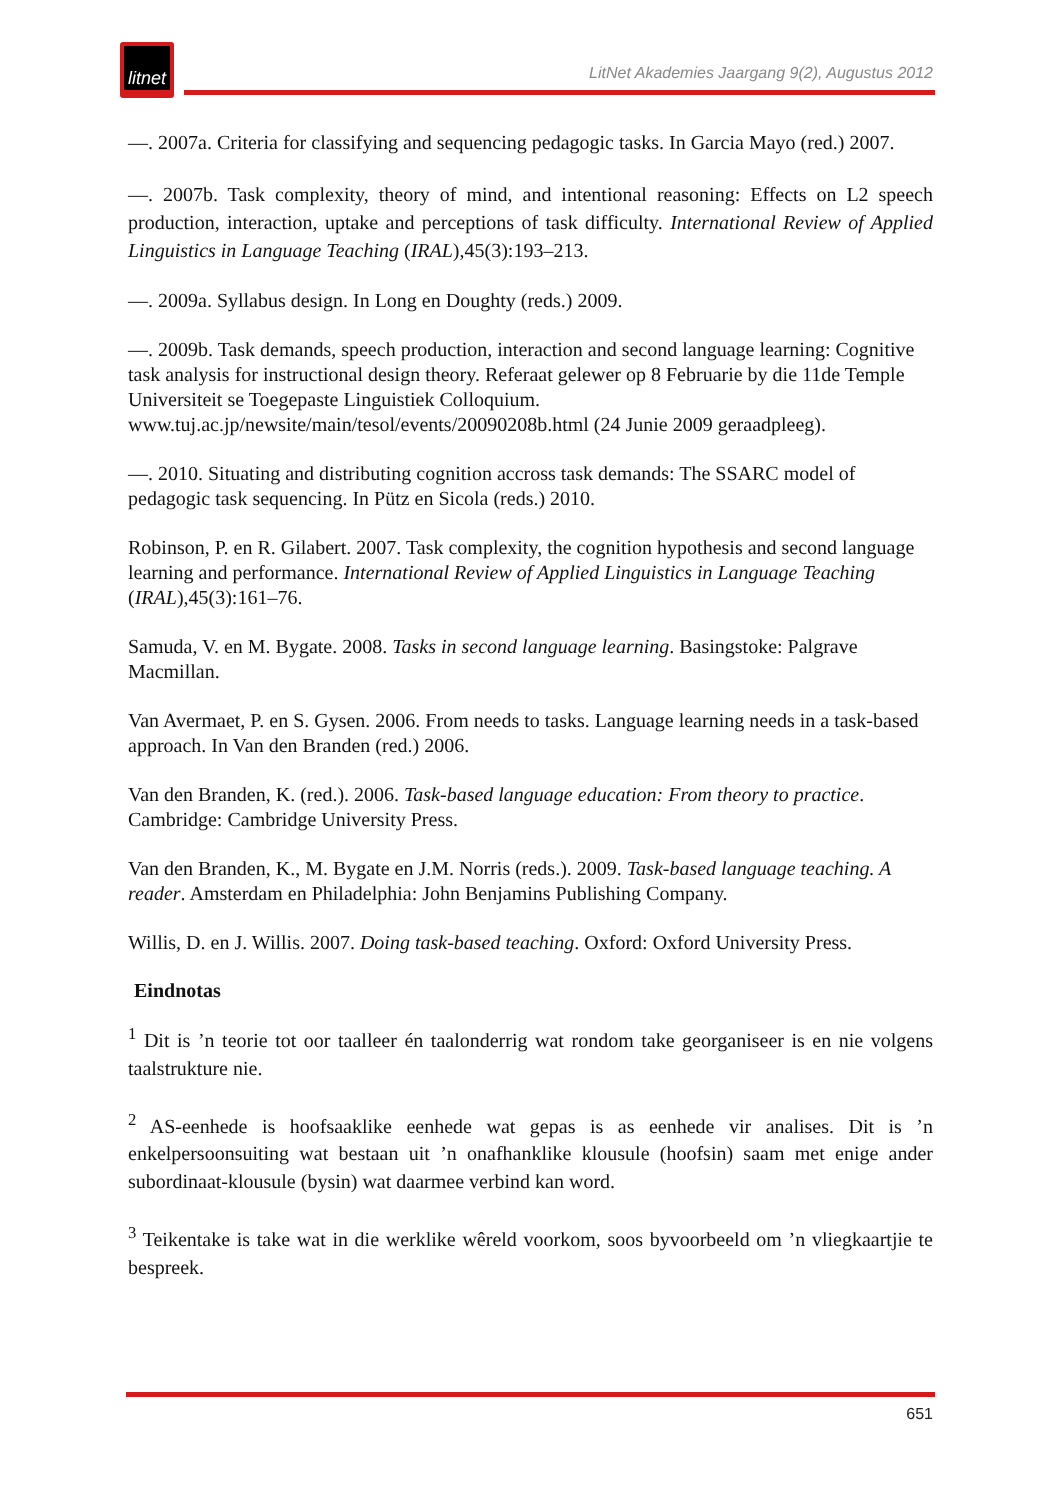litnet
LitNet Akademies Jaargang 9(2), Augustus 2012
—. 2007a. Criteria for classifying and sequencing pedagogic tasks. In Garcia Mayo (red.) 2007.
—. 2007b. Task complexity, theory of mind, and intentional reasoning: Effects on L2 speech production, interaction, uptake and perceptions of task difficulty. International Review of Applied Linguistics in Language Teaching (IRAL),45(3):193–213.
—. 2009a. Syllabus design. In Long en Doughty (reds.) 2009.
—. 2009b. Task demands, speech production, interaction and second language learning: Cognitive task analysis for instructional design theory. Referaat gelewer op 8 Februarie by die 11de Temple Universiteit se Toegepaste Linguistiek Colloquium. www.tuj.ac.jp/newsite/main/tesol/events/20090208b.html (24 Junie 2009 geraadpleeg).
—. 2010. Situating and distributing cognition accross task demands: The SSARC model of pedagogic task sequencing. In Pütz en Sicola (reds.) 2010.
Robinson, P. en R. Gilabert. 2007. Task complexity, the cognition hypothesis and second language learning and performance. International Review of Applied Linguistics in Language Teaching (IRAL),45(3):161–76.
Samuda, V. en M. Bygate. 2008. Tasks in second language learning. Basingstoke: Palgrave Macmillan.
Van Avermaet, P. en S. Gysen. 2006. From needs to tasks. Language learning needs in a task-based approach. In Van den Branden (red.) 2006.
Van den Branden, K. (red.). 2006. Task-based language education: From theory to practice. Cambridge: Cambridge University Press.
Van den Branden, K., M. Bygate en J.M. Norris (reds.). 2009. Task-based language teaching. A reader. Amsterdam en Philadelphia: John Benjamins Publishing Company.
Willis, D. en J. Willis. 2007. Doing task-based teaching. Oxford: Oxford University Press.
Eindnotas
<sup>1</sup> Dit is ’n teorie tot oor taalleer én taalonderrig wat rondom take georganiseer is en nie volgens taalstrukture nie.
<sup>2</sup> AS-eenhede is hoofsaaklike eenhede wat gepas is as eenhede vir analises. Dit is ’n enkelpersoonsuiting wat bestaan uit ’n onafhanklike klousule (hoofsin) saam met enige ander subordinaat-klousule (bysin) wat daarmee verbind kan word.
<sup>3</sup> Teikentake is take wat in die werklike wêreld voorkom, soos byvoorbeeld om ’n vliegkaartjie te bespreek.
651